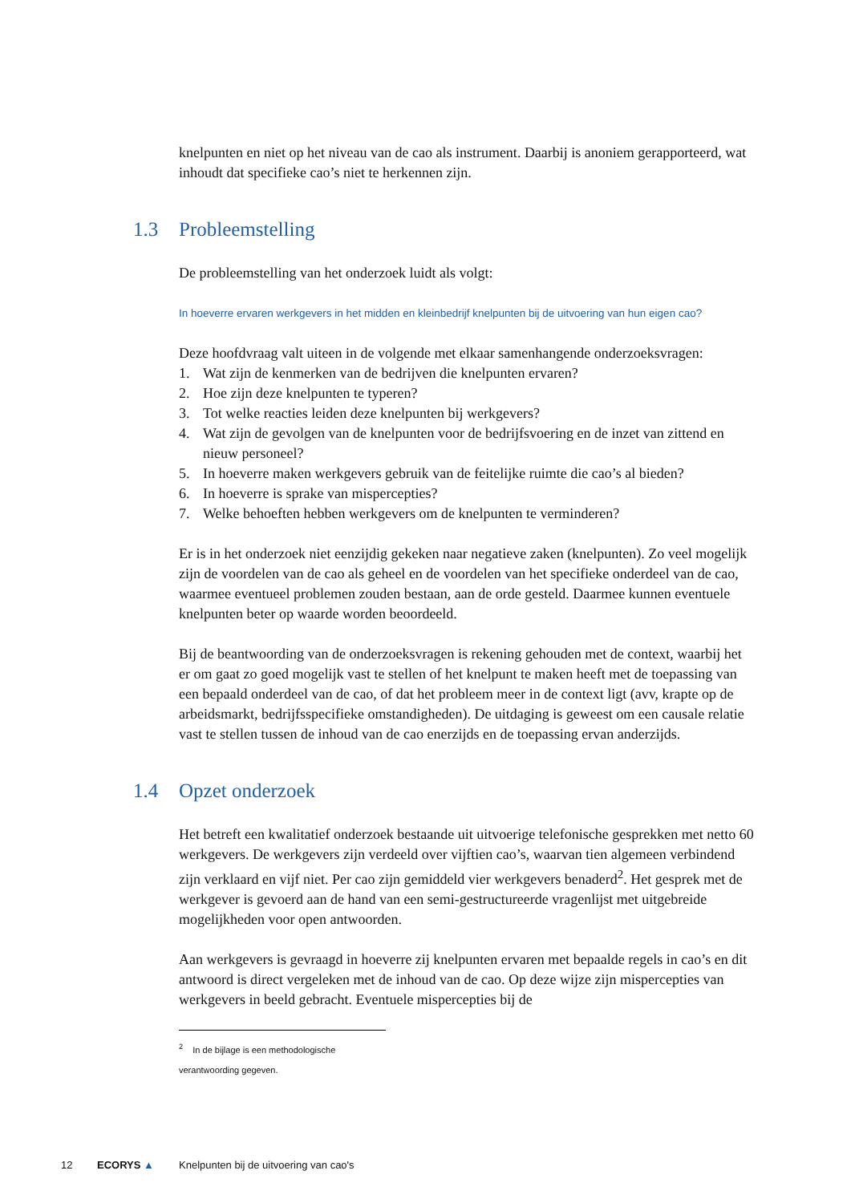knelpunten en niet op het niveau van de cao als instrument. Daarbij is anoniem gerapporteerd, wat inhoudt dat specifieke cao’s niet te herkennen zijn.
1.3 Probleemstelling
De probleemstelling van het onderzoek luidt als volgt:
In hoeverre ervaren werkgevers in het midden en kleinbedrijf knelpunten bij de uitvoering van hun eigen cao?
Deze hoofdvraag valt uiteen in de volgende met elkaar samenhangende onderzoeksvragen:
1. Wat zijn de kenmerken van de bedrijven die knelpunten ervaren?
2. Hoe zijn deze knelpunten te typeren?
3. Tot welke reacties leiden deze knelpunten bij werkgevers?
4. Wat zijn de gevolgen van de knelpunten voor de bedrijfsvoering en de inzet van zittend en nieuw personeel?
5. In hoeverre maken werkgevers gebruik van de feitelijke ruimte die cao’s al bieden?
6. In hoeverre is sprake van mispercepties?
7. Welke behoeften hebben werkgevers om de knelpunten te verminderen?
Er is in het onderzoek niet eenzijdig gekeken naar negatieve zaken (knelpunten). Zo veel mogelijk zijn de voordelen van de cao als geheel en de voordelen van het specifieke onderdeel van de cao, waarmee eventueel problemen zouden bestaan, aan de orde gesteld. Daarmee kunnen eventuele knelpunten beter op waarde worden beoordeeld.
Bij de beantwoording van de onderzoeksvragen is rekening gehouden met de context, waarbij het er om gaat zo goed mogelijk vast te stellen of het knelpunt te maken heeft met de toepassing van een bepaald onderdeel van de cao, of dat het probleem meer in de context ligt (avv, krapte op de arbeidsmarkt, bedrijfsspecifieke omstandigheden). De uitdaging is geweest om een causale relatie vast te stellen tussen de inhoud van de cao enerzijds en de toepassing ervan anderzijds.
1.4 Opzet onderzoek
Het betreft een kwalitatief onderzoek bestaande uit uitvoerige telefonische gesprekken met netto 60 werkgevers. De werkgevers zijn verdeeld over vijftien cao’s, waarvan tien algemeen verbindend zijn verklaard en vijf niet. Per cao zijn gemiddeld vier werkgevers benaderd<sup>2</sup>. Het gesprek met de werkgever is gevoerd aan de hand van een semi-gestructureerde vragenlijst met uitgebreide mogelijkheden voor open antwoorden.
Aan werkgevers is gevraagd in hoeverre zij knelpunten ervaren met bepaalde regels in cao’s en dit antwoord is direct vergeleken met de inhoud van de cao. Op deze wijze zijn mispercepties van werkgevers in beeld gebracht. Eventuele mispercepties bij de
<sup>2</sup> In de bijlage is een methodologische verantwoording gegeven.
12 ECORYS ▲ Knelpunten bij de uitvoering van cao's